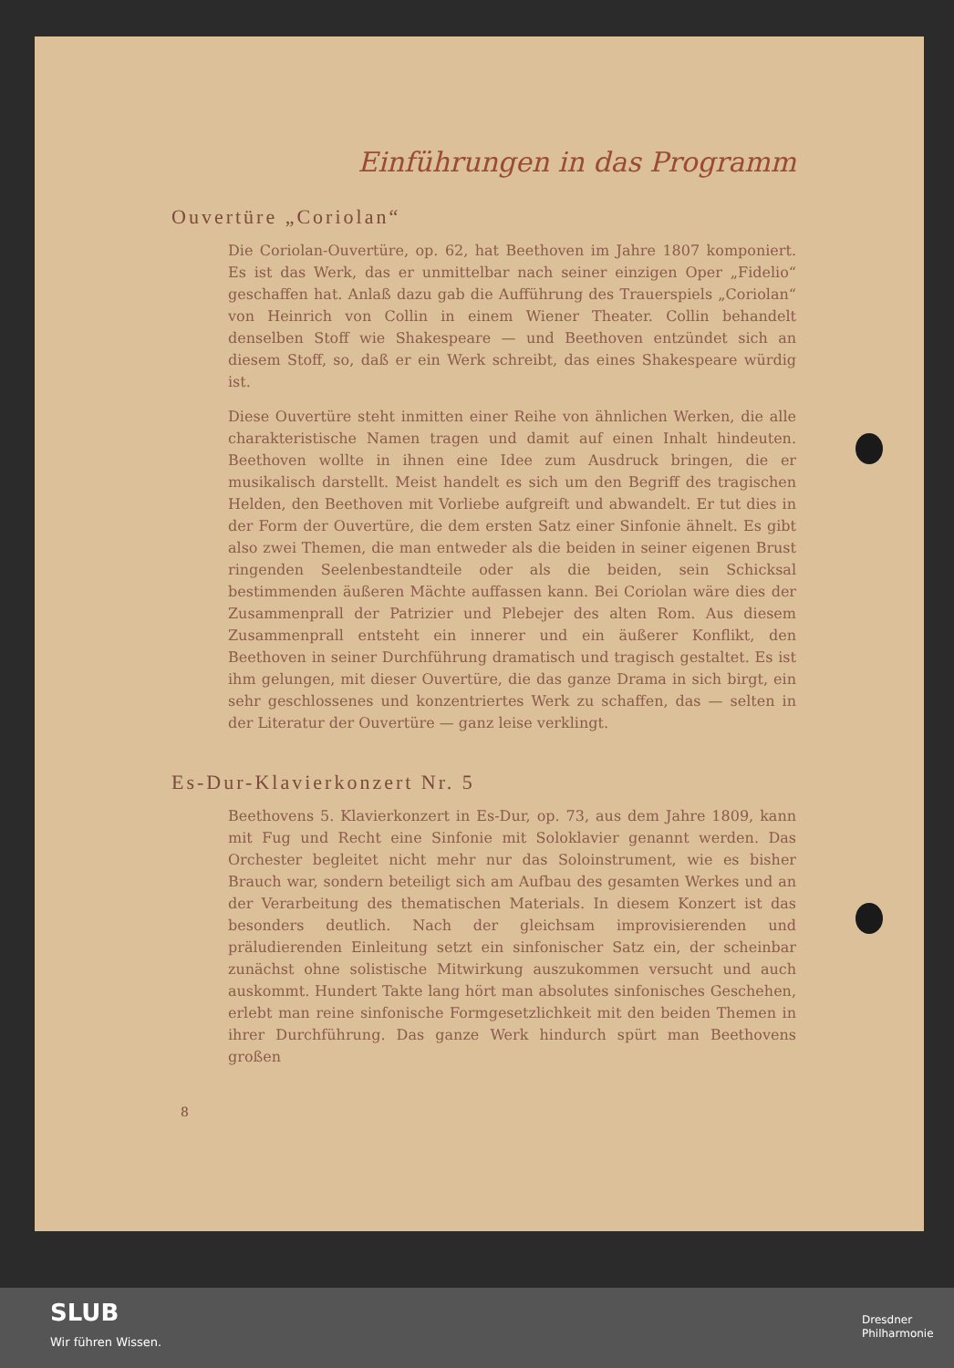Einführungen in das Programm
Ouvertüre „Coriolan“
Die Coriolan-Ouvertüre, op. 62, hat Beethoven im Jahre 1807 komponiert. Es ist das Werk, das er unmittelbar nach seiner einzigen Oper „Fidelio“ geschaffen hat. Anlaß dazu gab die Aufführung des Trauerspiels „Coriolan“ von Heinrich von Collin in einem Wiener Theater. Collin behandelt denselben Stoff wie Shakespeare — und Beethoven entzündet sich an diesem Stoff, so, daß er ein Werk schreibt, das eines Shakespeare würdig ist.
Diese Ouvertüre steht inmitten einer Reihe von ähnlichen Werken, die alle charakteristische Namen tragen und damit auf einen Inhalt hindeuten. Beethoven wollte in ihnen eine Idee zum Ausdruck bringen, die er musikalisch darstellt. Meist handelt es sich um den Begriff des tragischen Helden, den Beethoven mit Vorliebe aufgreift und abwandelt. Er tut dies in der Form der Ouvertüre, die dem ersten Satz einer Sinfonie ähnelt. Es gibt also zwei Themen, die man entweder als die beiden in seiner eigenen Brust ringenden Seelenbestandteile oder als die beiden, sein Schicksal bestimmenden äußeren Mächte auffassen kann. Bei Coriolan wäre dies der Zusammenprall der Patrizier und Plebejer des alten Rom. Aus diesem Zusammenprall entsteht ein innerer und ein äußerer Konflikt, den Beethoven in seiner Durchführung dramatisch und tragisch gestaltet. Es ist ihm gelungen, mit dieser Ouvertüre, die das ganze Drama in sich birgt, ein sehr geschlossenes und konzentriertes Werk zu schaffen, das — selten in der Literatur der Ouvertüre — ganz leise verklingt.
Es-Dur-Klavierkonzert Nr. 5
Beethovens 5. Klavierkonzert in Es-Dur, op. 73, aus dem Jahre 1809, kann mit Fug und Recht eine Sinfonie mit Soloklavier genannt werden. Das Orchester begleitet nicht mehr nur das Soloinstrument, wie es bisher Brauch war, sondern beteiligt sich am Aufbau des gesamten Werkes und an der Verarbeitung des thematischen Materials. In diesem Konzert ist das besonders deutlich. Nach der gleichsam improvisierenden und präludierenden Einleitung setzt ein sinfonischer Satz ein, der scheinbar zunächst ohne solistische Mitwirkung auszukommen versucht und auch auskommt. Hundert Takte lang hört man absolutes sinfonisches Geschehen, erlebt man reine sinfonische Formgesetzlichkeit mit den beiden Themen in ihrer Durchführung. Das ganze Werk hindurch spürt man Beethovens großen
8
SLUB
Wir führen Wissen.
Dresdner
Philharmonie